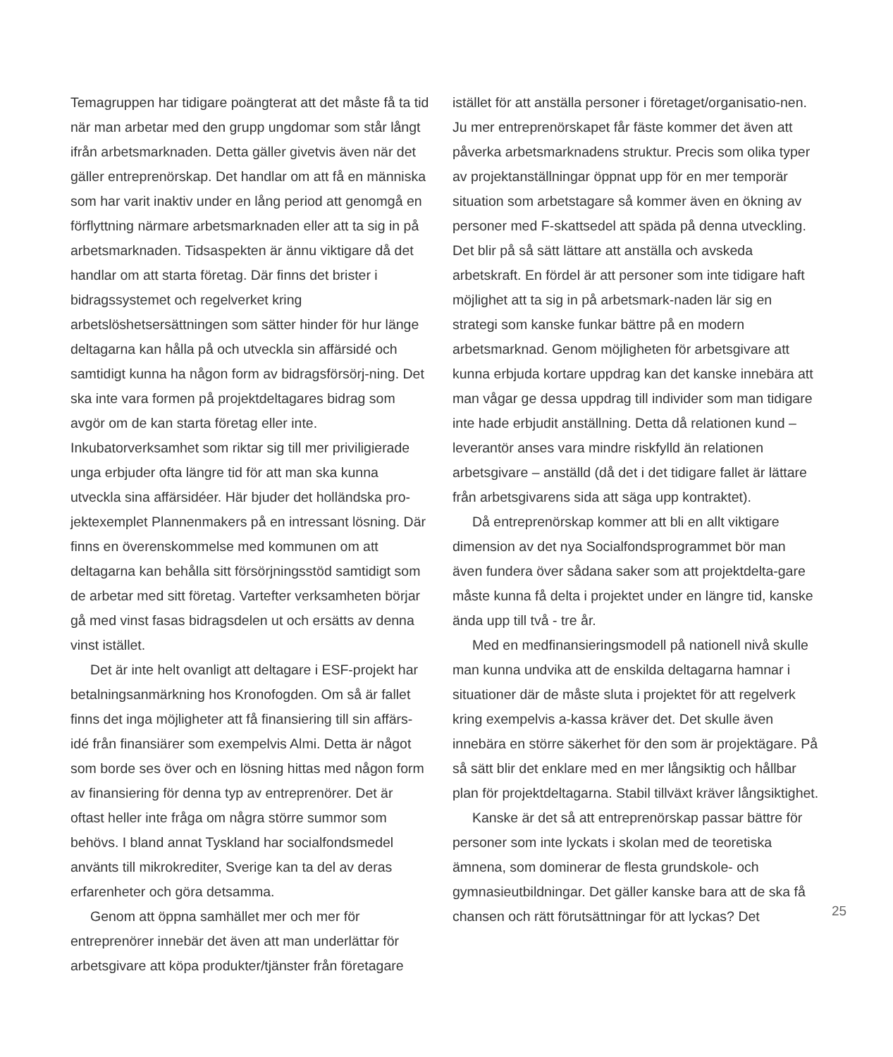Temagruppen har tidigare poängterat att det måste få ta tid när man arbetar med den grupp ungdomar som står långt ifrån arbetsmarknaden. Detta gäller givetvis även när det gäller entreprenörskap. Det handlar om att få en människa som har varit inaktiv under en lång period att genomgå en förflyttning närmare arbetsmarknaden eller att ta sig in på arbetsmarknaden. Tidsaspekten är ännu viktigare då det handlar om att starta företag. Där finns det brister i bidragssystemet och regelverket kring arbetslöshetsersättningen som sätter hinder för hur länge deltagarna kan hålla på och utveckla sin affärsidé och samtidigt kunna ha någon form av bidragsförsörj-ning. Det ska inte vara formen på projektdeltagares bidrag som avgör om de kan starta företag eller inte. Inkubatorverksamhet som riktar sig till mer priviligierade unga erbjuder ofta längre tid för att man ska kunna utveckla sina affärsidéer. Här bjuder det holländska pro-jektexemplet Plannenmakers på en intressant lösning. Där finns en överenskommelse med kommunen om att deltagarna kan behålla sitt försörjningsstöd samtidigt som de arbetar med sitt företag. Vartefter verksamheten börjar gå med vinst fasas bidragsdelen ut och ersätts av denna vinst istället.
Det är inte helt ovanligt att deltagare i ESF-projekt har betalningsanmärkning hos Kronofogden. Om så är fallet finns det inga möjligheter att få finansiering till sin affärs-idé från finansiärer som exempelvis Almi. Detta är något som borde ses över och en lösning hittas med någon form av finansiering för denna typ av entreprenörer. Det är oftast heller inte fråga om några större summor som behövs. I bland annat Tyskland har socialfondsmedel använts till mikrokrediter, Sverige kan ta del av deras erfarenheter och göra detsamma.
Genom att öppna samhället mer och mer för entreprenörer innebär det även att man underlättar för arbetsgivare att köpa produkter/tjänster från företagare
istället för att anställa personer i företaget/organisatio-nen. Ju mer entreprenörskapet får fäste kommer det även att påverka arbetsmarknadens struktur. Precis som olika typer av projektanställningar öppnat upp för en mer temporär situation som arbetstagare så kommer även en ökning av personer med F-skattsedel att späda på denna utveckling. Det blir på så sätt lättare att anställa och avskeda arbetskraft. En fördel är att personer som inte tidigare haft möjlighet att ta sig in på arbetsmark-naden lär sig en strategi som kanske funkar bättre på en modern arbetsmarknad. Genom möjligheten för arbetsgivare att kunna erbjuda kortare uppdrag kan det kanske innebära att man vågar ge dessa uppdrag till individer som man tidigare inte hade erbjudit anställning. Detta då relationen kund – leverantör anses vara mindre riskfylld än relationen arbetsgivare – anställd (då det i det tidigare fallet är lättare från arbetsgivarens sida att säga upp kontraktet).
Då entreprenörskap kommer att bli en allt viktigare dimension av det nya Socialfondsprogrammet bör man även fundera över sådana saker som att projektdelta-gare måste kunna få delta i projektet under en längre tid, kanske ända upp till två - tre år.
Med en medfinansieringsmodell på nationell nivå skulle man kunna undvika att de enskilda deltagarna hamnar i situationer där de måste sluta i projektet för att regelverk kring exempelvis a-kassa kräver det. Det skulle även innebära en större säkerhet för den som är projektägare. På så sätt blir det enklare med en mer långsiktig och hållbar plan för projektdeltagarna. Stabil tillväxt kräver långsiktighet.
Kanske är det så att entreprenörskap passar bättre för personer som inte lyckats i skolan med de teoretiska ämnena, som dominerar de flesta grundskole- och gymnasieutbildningar. Det gäller kanske bara att de ska få chansen och rätt förutsättningar för att lyckas? Det
25